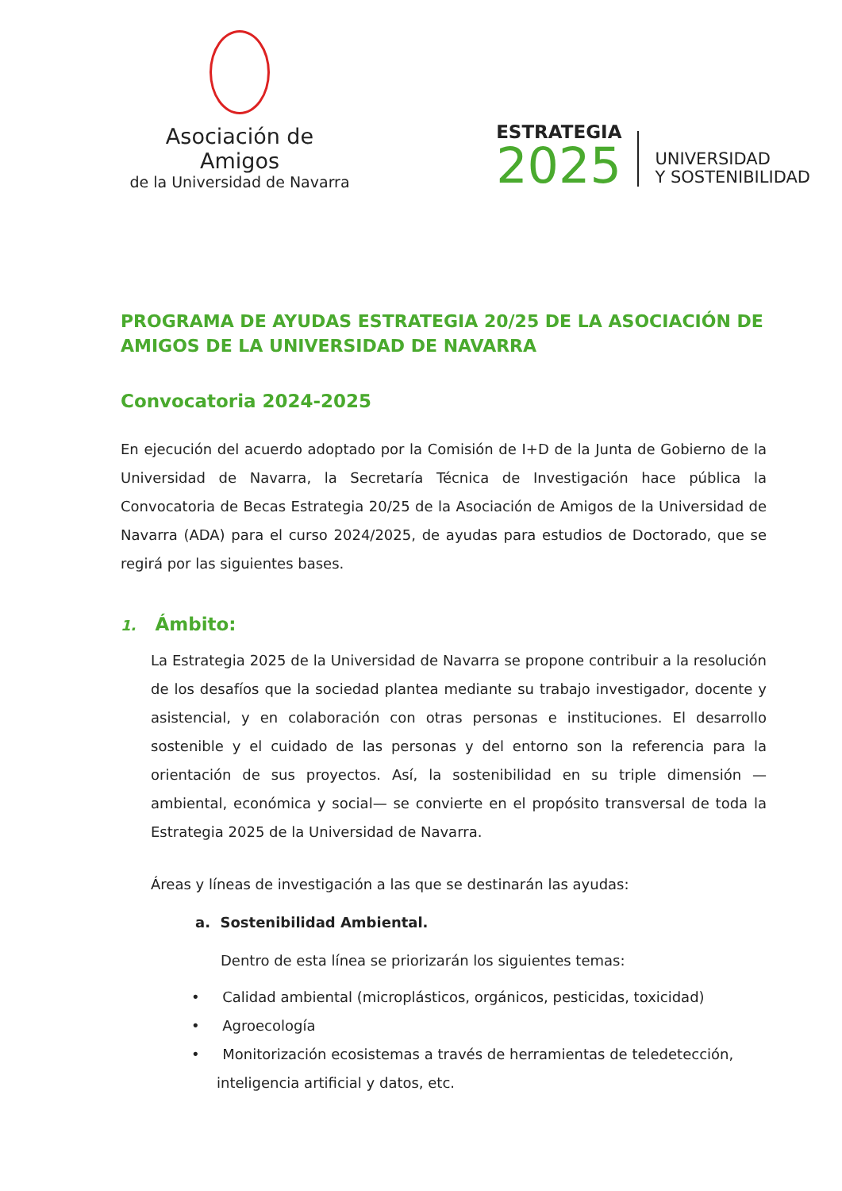Asociación de Amigos
de la Universidad de Navarra
ESTRATEGIA
2025
UNIVERSIDAD
Y SOSTENIBILIDAD
PROGRAMA DE AYUDAS ESTRATEGIA 20/25 DE LA ASOCIACIÓN DE AMIGOS DE LA UNIVERSIDAD DE NAVARRA
Convocatoria 2024-2025
En ejecución del acuerdo adoptado por la Comisión de I+D de la Junta de Gobierno de la Universidad de Navarra, la Secretaría Técnica de Investigación hace pública la Convocatoria de Becas Estrategia 20/25 de la Asociación de Amigos de la Universidad de Navarra (ADA) para el curso 2024/2025, de ayudas para estudios de Doctorado, que se regirá por las siguientes bases.
1. Ámbito:
La Estrategia 2025 de la Universidad de Navarra se propone contribuir a la resolución de los desafíos que la sociedad plantea mediante su trabajo investigador, docente y asistencial, y en colaboración con otras personas e instituciones. El desarrollo sostenible y el cuidado de las personas y del entorno son la referencia para la orientación de sus proyectos. Así, la sostenibilidad en su triple dimensión —ambiental, económica y social— se convierte en el propósito transversal de toda la Estrategia 2025 de la Universidad de Navarra.
Áreas y líneas de investigación a las que se destinarán las ayudas:
a. Sostenibilidad Ambiental.
Dentro de esta línea se priorizarán los siguientes temas:
• Calidad ambiental (microplásticos, orgánicos, pesticidas, toxicidad)
• Agroecología
• Monitorización ecosistemas a través de herramientas de teledetección,
inteligencia artificial y datos, etc.